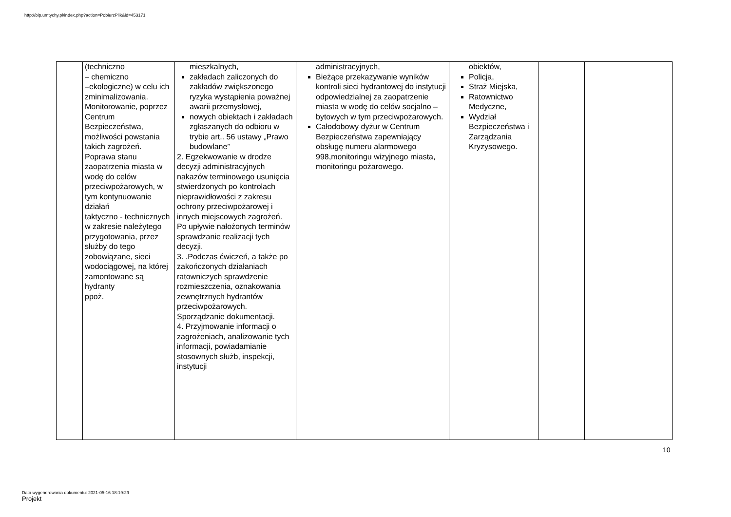http://bip.umtychy.pl/index.php?action=PobierzPlik&id=453171
| | (techniczno – chemiczno –ekologiczne) w celu ich zminimalizowania. Monitorowanie, poprzez Centrum Bezpieczeństwa, możliwości powstania takich zagrożeń. Poprawa stanu zaopatrzenia miasta w wodę do celów przeciwpożarowych, w tym kontynuowanie działań taktyczno - technicznych w zakresie należytego przygotowania, przez służby do tego zobowiązane, sieci wodociągowej, na której zamontowane są hydranty ppoż. | mieszkalnych, zakładach zaliczonych do zakładów zwiększonego ryzyka wystąpienia poważnej awarii przemysłowej, nowych obiektach i zakładach zgłaszanych do odbioru w trybie art.. 56 ustawy „Prawo budowlane” 2. Egzekwowanie w drodze decyzji administracyjnych nakazów terminowego usunięcia stwierdzonych po kontrolach nieprawidłowości z zakresu ochrony przeciwpożarowej i innych miejscowych zagrożeń. Po upływie nałożonych terminów sprawdzanie realizacji tych decyzji. 3. .Podczas ćwiczeń, a także po zakończonych działaniach ratowniczych sprawdzenie rozmieszczenia, oznakowania zewnętrznych hydrantów przeciwpożarowych. Sporządzanie dokumentacji. 4. Przyjmowanie informacji o zagrożeniach, analizowanie tych informacji, powiadamianie stosownych służb, inspekcji, instytucji | administracyjnych, Bieżące przekazywanie wyników kontroli sieci hydrantowej do instytucji odpowiedzialnej za zaopatrzenie miasta w wodę do celów socjalno –bytowych w tym przeciwpożarowych. Całodobowy dyżur w Centrum Bezpieczeństwa zapewniający obsługę numeru alarmowego 998,monitoringu wizyjnego miasta, monitoringu pożarowego. | obiektów, Policja, Straż Miejska, Ratownictwo Medyczne, Wydział Bezpieczeństwa i Zarządzania Kryzysowego. | | |
10
Data wygenerowania dokumentu: 2021-05-16 18:19:29
Projekt